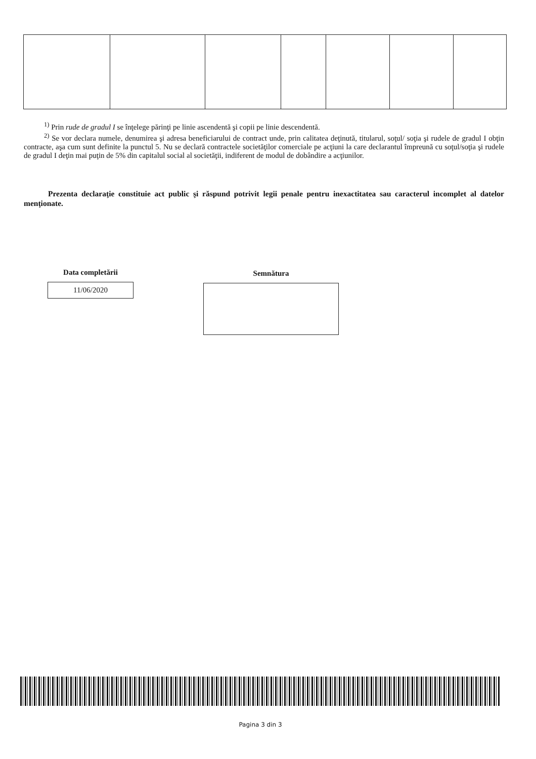<sup>1)</sup> Prin rude de gradul I se înţelege părinţi pe linie ascendentă şi copii pe linie descendentă.
<sup>2)</sup> Se vor declara numele, denumirea şi adresa beneficiarului de contract unde, prin calitatea deţinută, titularul, soţul/ soţia şi rudele de gradul I obţin contracte, aşa cum sunt definite la punctul 5. Nu se declară contractele societăţilor comerciale pe acţiuni la care declarantul împreună cu soţul/soţia şi rudele de gradul I deţin mai puţin de 5% din capitalul social al societăţii, indiferent de modul de dobândire a acţiunilor.
Prezenta declaraţie constituie act public şi răspund potrivit legii penale pentru inexactitatea sau caracterul incomplet al datelor menţionate.
Data completării
11/06/2020
Semnătura
Pagina 3 din 3